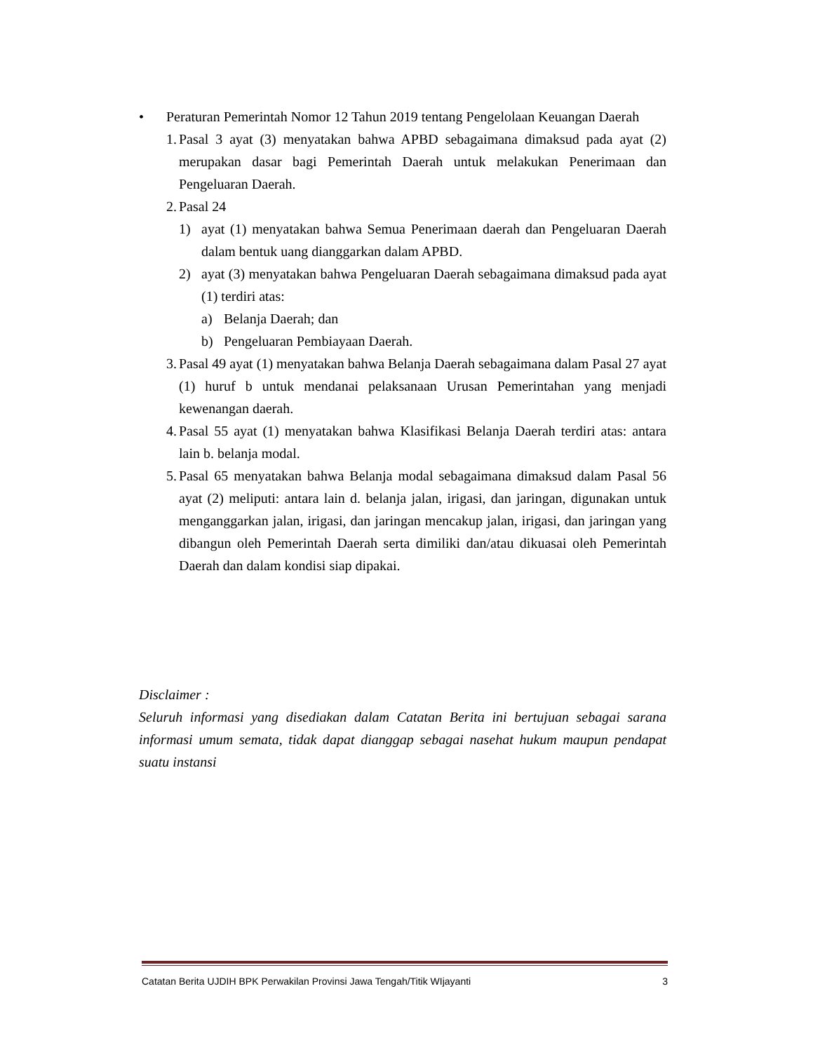• Peraturan Pemerintah Nomor 12 Tahun 2019 tentang Pengelolaan Keuangan Daerah
1. Pasal 3 ayat (3) menyatakan bahwa APBD sebagaimana dimaksud pada ayat (2) merupakan dasar bagi Pemerintah Daerah untuk melakukan Penerimaan dan Pengeluaran Daerah.
2. Pasal 24
1) ayat (1) menyatakan bahwa Semua Penerimaan daerah dan Pengeluaran Daerah dalam bentuk uang dianggarkan dalam APBD.
2) ayat (3) menyatakan bahwa Pengeluaran Daerah sebagaimana dimaksud pada ayat (1) terdiri atas:
a) Belanja Daerah; dan
b) Pengeluaran Pembiayaan Daerah.
3. Pasal 49 ayat (1) menyatakan bahwa Belanja Daerah sebagaimana dalam Pasal 27 ayat (1) huruf b untuk mendanai pelaksanaan Urusan Pemerintahan yang menjadi kewenangan daerah.
4. Pasal 55 ayat (1) menyatakan bahwa Klasifikasi Belanja Daerah terdiri atas: antara lain b. belanja modal.
5. Pasal 65 menyatakan bahwa Belanja modal sebagaimana dimaksud dalam Pasal 56 ayat (2) meliputi: antara lain d. belanja jalan, irigasi, dan jaringan, digunakan untuk menganggarkan jalan, irigasi, dan jaringan mencakup jalan, irigasi, dan jaringan yang dibangun oleh Pemerintah Daerah serta dimiliki dan/atau dikuasai oleh Pemerintah Daerah dan dalam kondisi siap dipakai.
Disclaimer :
Seluruh informasi yang disediakan dalam Catatan Berita ini bertujuan sebagai sarana informasi umum semata, tidak dapat dianggap sebagai nasehat hukum maupun pendapat suatu instansi
Catatan Berita UJDIH BPK Perwakilan Provinsi Jawa Tengah/Titik WIjayanti 3